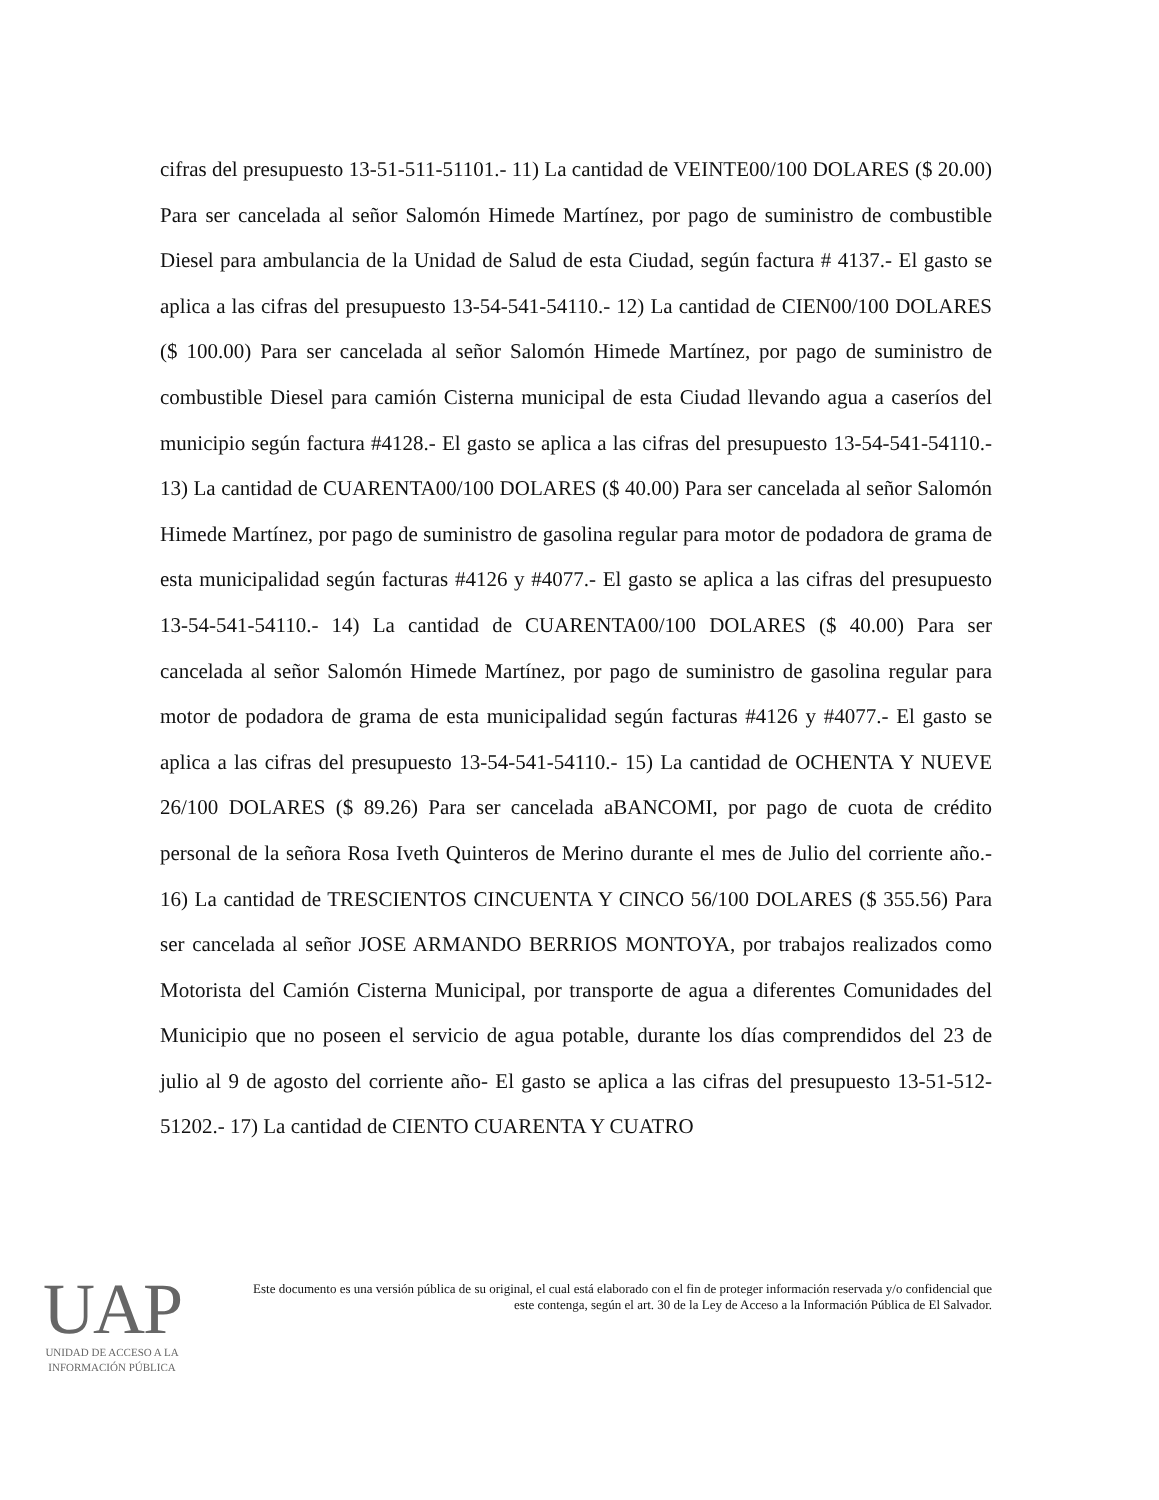cifras del presupuesto 13-51-511-51101.- 11) La cantidad de VEINTE00/100 DOLARES ($ 20.00) Para ser cancelada al señor Salomón Himede Martínez, por pago de suministro de combustible Diesel para ambulancia de la Unidad de Salud de esta Ciudad, según factura # 4137.- El gasto se aplica a las cifras del presupuesto 13-54-541-54110.- 12) La cantidad de CIEN00/100 DOLARES ($ 100.00) Para ser cancelada al señor Salomón Himede Martínez, por pago de suministro de combustible Diesel para camión Cisterna municipal de esta Ciudad llevando agua a caseríos del municipio según factura #4128.- El gasto se aplica a las cifras del presupuesto 13-54-541-54110.- 13) La cantidad de CUARENTA00/100 DOLARES ($ 40.00) Para ser cancelada al señor Salomón Himede Martínez, por pago de suministro de gasolina regular para motor de podadora de grama de esta municipalidad según facturas #4126 y #4077.- El gasto se aplica a las cifras del presupuesto 13-54-541-54110.- 14) La cantidad de CUARENTA00/100 DOLARES ($ 40.00) Para ser cancelada al señor Salomón Himede Martínez, por pago de suministro de gasolina regular para motor de podadora de grama de esta municipalidad según facturas #4126 y #4077.- El gasto se aplica a las cifras del presupuesto 13-54-541-54110.- 15) La cantidad de OCHENTA Y NUEVE 26/100 DOLARES ($ 89.26) Para ser cancelada aBANCOMI, por pago de cuota de crédito personal de la señora Rosa Iveth Quinteros de Merino durante el mes de Julio del corriente año.- 16) La cantidad de TRESCIENTOS CINCUENTA Y CINCO 56/100 DOLARES ($ 355.56) Para ser cancelada al señor JOSE ARMANDO BERRIOS MONTOYA, por trabajos realizados como Motorista del Camión Cisterna Municipal, por transporte de agua a diferentes Comunidades del Municipio que no poseen el servicio de agua potable, durante los días comprendidos del 23 de julio al 9 de agosto del corriente año- El gasto se aplica a las cifras del presupuesto 13-51-512-51202.- 17) La cantidad de CIENTO CUARENTA Y CUATRO
UAP
UNIDAD DE ACCESO A LA
INFORMACIÓN PÚBLICA
Este documento es una versión pública de su original, el cual está elaborado con el fin de proteger información reservada y/o confidencial que este contenga, según el art. 30 de la Ley de Acceso a la Información Pública de El Salvador.